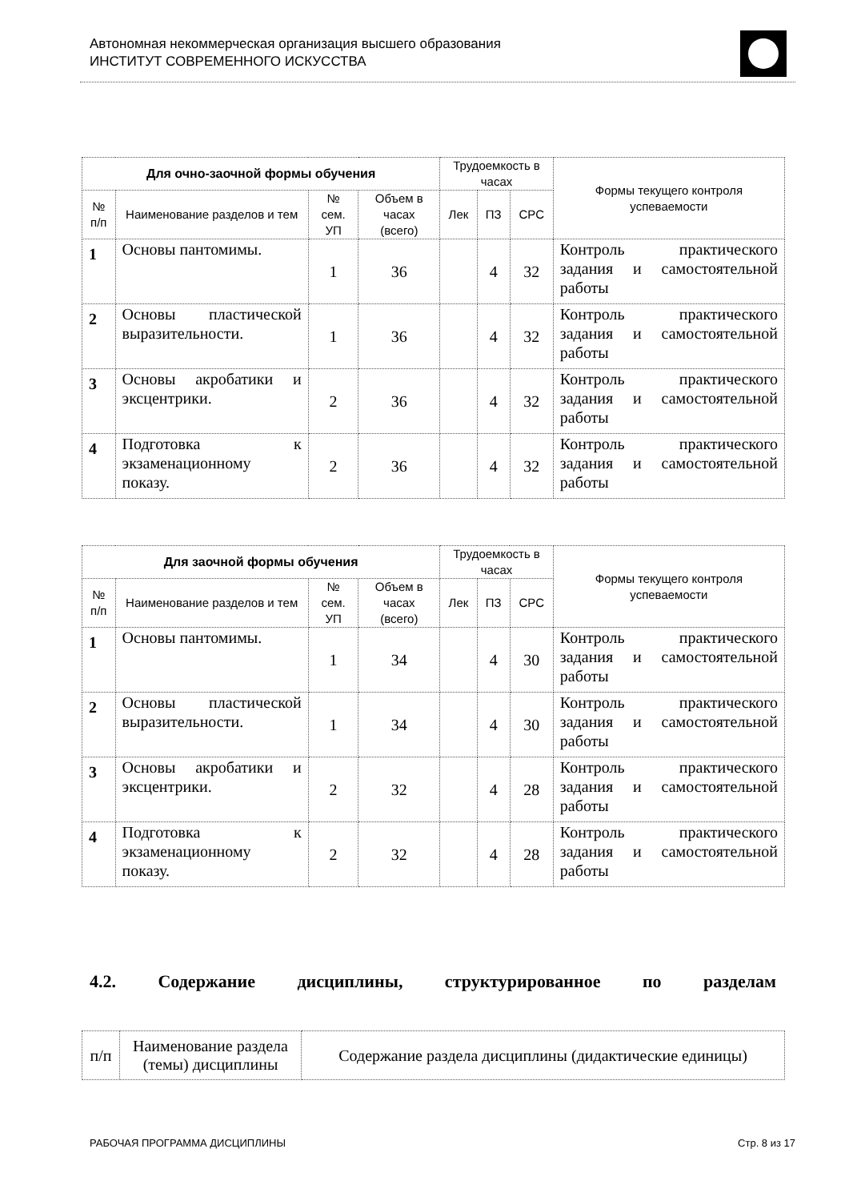Автономная некоммерческая организация высшего образования
ИНСТИТУТ СОВРЕМЕННОГО ИСКУССТВА
| Для очно-заочной формы обучения | | | | Трудоемкость в часах | | | Формы текущего контроля успеваемости |
| --- | --- | --- | --- | --- | --- | --- | --- |
| № п/п | Наименование разделов и тем | № сем. УП | Объем в часах (всего) | Лек | ПЗ | СРС | |
| 1 | Основы пантомимы. | 1 | 36 | | 4 | 32 | Контроль практического задания и самостоятельной работы |
| 2 | Основы пластической выразительности. | 1 | 36 | | 4 | 32 | Контроль практического задания и самостоятельной работы |
| 3 | Основы акробатики и эксцентрики. | 2 | 36 | | 4 | 32 | Контроль практического задания и самостоятельной работы |
| 4 | Подготовка к экзаменационному показу. | 2 | 36 | | 4 | 32 | Контроль практического задания и самостоятельной работы |
| Для заочной формы обучения | | | | Трудоемкость в часах | | | Формы текущего контроля успеваемости |
| --- | --- | --- | --- | --- | --- | --- | --- |
| № п/п | Наименование разделов и тем | № сем. УП | Объем в часах (всего) | Лек | ПЗ | СРС | |
| 1 | Основы пантомимы. | 1 | 34 | | 4 | 30 | Контроль практического задания и самостоятельной работы |
| 2 | Основы пластической выразительности. | 1 | 34 | | 4 | 30 | Контроль практического задания и самостоятельной работы |
| 3 | Основы акробатики и эксцентрики. | 2 | 32 | | 4 | 28 | Контроль практического задания и самостоятельной работы |
| 4 | Подготовка к экзаменационному показу. | 2 | 32 | | 4 | 28 | Контроль практического задания и самостоятельной работы |
4.2. Содержание дисциплины, структурированное по разделам
| п/п | Наименование раздела (темы) дисциплины | Содержание раздела дисциплины (дидактические единицы) |
РАБОЧАЯ ПРОГРАММА ДИСЦИПЛИНЫ Стр. 8 из 17